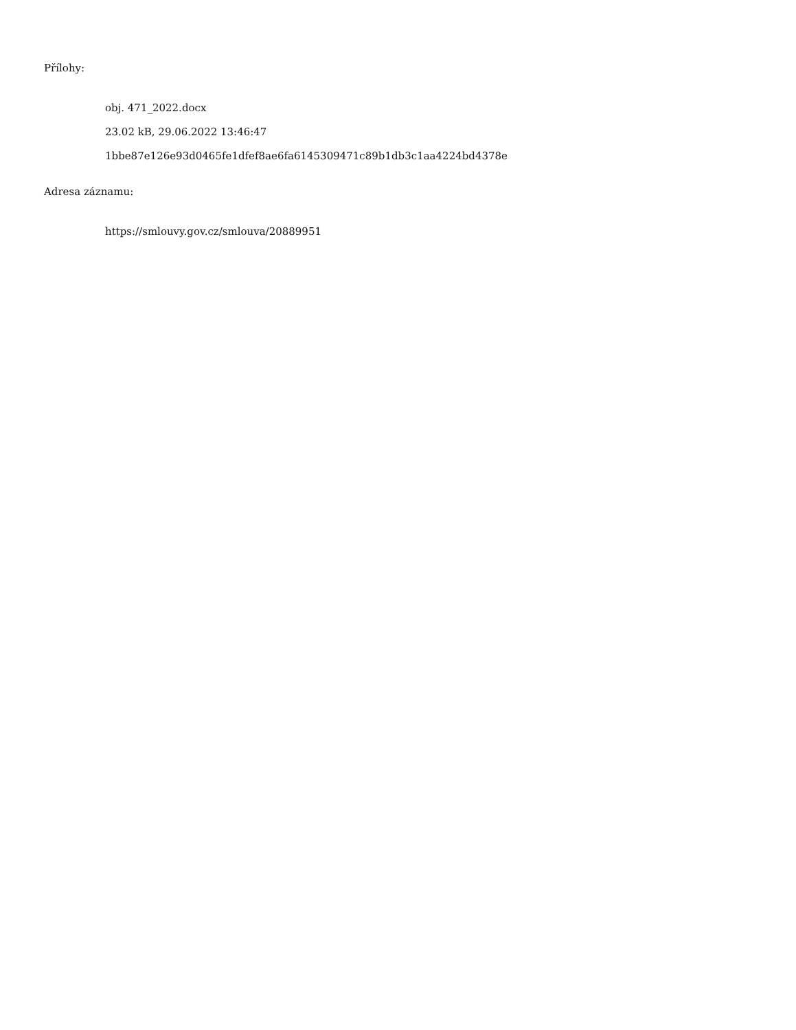Přílohy:
obj. 471_2022.docx
23.02 kB, 29.06.2022 13:46:47
1bbe87e126e93d0465fe1dfef8ae6fa6145309471c89b1db3c1aa4224bd4378e
Adresa záznamu:
https://smlouvy.gov.cz/smlouva/20889951